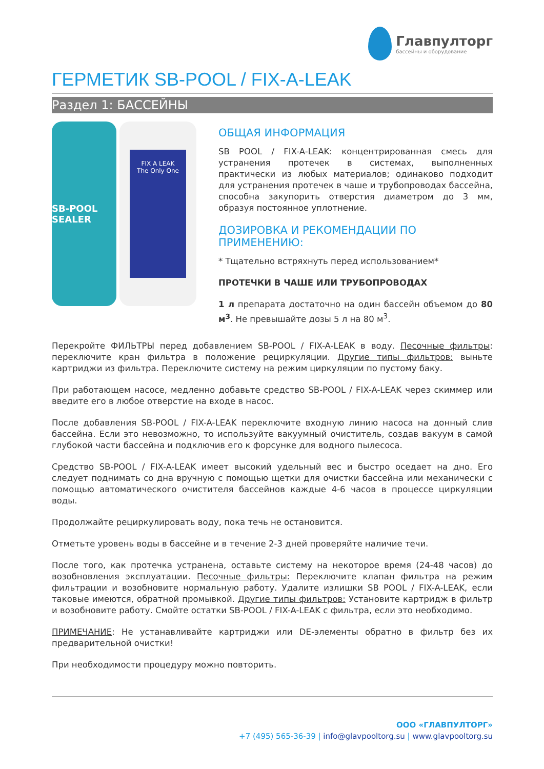Главпулторг
бассейны и оборудование
ГЕРМЕТИК SB-POOL / FIX-A-LEAK
Раздел 1: БАССЕЙНЫ
SB-POOL SEALER
FIX A LEAK
The Only One
ОБЩАЯ ИНФОРМАЦИЯ
SB POOL / FIX-A-LEAK: концентрированная смесь для устранения протечек в системах, выполненных практически из любых материалов; одинаково подходит для устранения протечек в чаше и трубопроводах бассейна, способна закупорить отверстия диаметром до 3 мм, образуя постоянное уплотнение.
ДОЗИРОВКА И РЕКОМЕНДАЦИИ ПО ПРИМЕНЕНИЮ:
* Тщательно встряхнуть перед использованием*
ПРОТЕЧКИ В ЧАШЕ ИЛИ ТРУБОПРОВОДАХ
1 л препарата достаточно на один бассейн объемом до 80 м<sup>3</sup>. Не превышайте дозы 5 л на 80 м<sup>3</sup>.
Перекройте ФИЛЬТРЫ перед добавлением SB-POOL / FIX-A-LEAK в воду. Песочные фильтры: переключите кран фильтра в положение рециркуляции. Другие типы фильтров: выньте картриджи из фильтра. Переключите систему на режим циркуляции по пустому баку.
При работающем насосе, медленно добавьте средство SB-POOL / FIX-A-LEAK через скиммер или введите его в любое отверстие на входе в насос.
После добавления SB-POOL / FIX-A-LEAK переключите входную линию насоса на донный слив бассейна. Если это невозможно, то используйте вакуумный очиститель, создав вакуум в самой глубокой части бассейна и подключив его к форсунке для водного пылесоса.
Средство SB-POOL / FIX-A-LEAK имеет высокий удельный вес и быстро оседает на дно. Его следует поднимать со дна вручную с помощью щетки для очистки бассейна или механически с помощью автоматического очистителя бассейнов каждые 4-6 часов в процессе циркуляции воды.
Продолжайте рециркулировать воду, пока течь не остановится.
Отметьте уровень воды в бассейне и в течение 2-3 дней проверяйте наличие течи.
После того, как протечка устранена, оставьте систему на некоторое время (24-48 часов) до возобновления эксплуатации. Песочные фильтры: Переключите клапан фильтра на режим фильтрации и возобновите нормальную работу. Удалите излишки SB POOL / FIX-A-LEAK, если таковые имеются, обратной промывкой. Другие типы фильтров: Установите картридж в фильтр и возобновите работу. Смойте остатки SB-POOL / FIX-A-LEAK с фильтра, если это необходимо.
ПРИМЕЧАНИЕ: Не устанавливайте картриджи или DE-элементы обратно в фильтр без их предварительной очистки!
При необходимости процедуру можно повторить.
ООО «ГЛАВПУЛТОРГ»
+7 (495) 565-36-39 | info@glavpooltorg.su | www.glavpooltorg.su